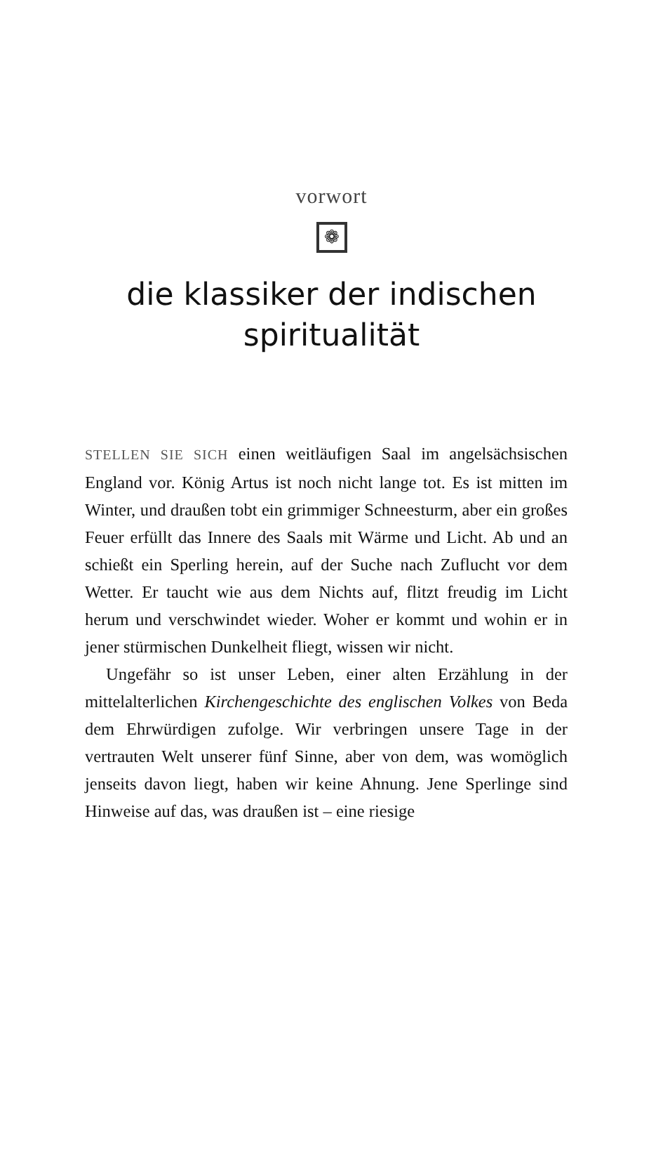vorwort
❁
die klassiker der indischen
spiritualität
STELLEN SIE SICH einen weitläufigen Saal im angelsächsischen England vor. König Artus ist noch nicht lange tot. Es ist mitten im Winter, und draußen tobt ein grimmiger Schneesturm, aber ein großes Feuer erfüllt das Innere des Saals mit Wärme und Licht. Ab und an schießt ein Sperling herein, auf der Suche nach Zuflucht vor dem Wetter. Er taucht wie aus dem Nichts auf, flitzt freudig im Licht herum und verschwindet wieder. Woher er kommt und wohin er in jener stürmischen Dunkelheit fliegt, wissen wir nicht.
Ungefähr so ist unser Leben, einer alten Erzählung in der mittelalterlichen Kirchengeschichte des englischen Volkes von Beda dem Ehrwürdigen zufolge. Wir verbringen unsere Tage in der vertrauten Welt unserer fünf Sinne, aber von dem, was womöglich jenseits davon liegt, haben wir keine Ahnung. Jene Sperlinge sind Hinweise auf das, was draußen ist – eine riesige